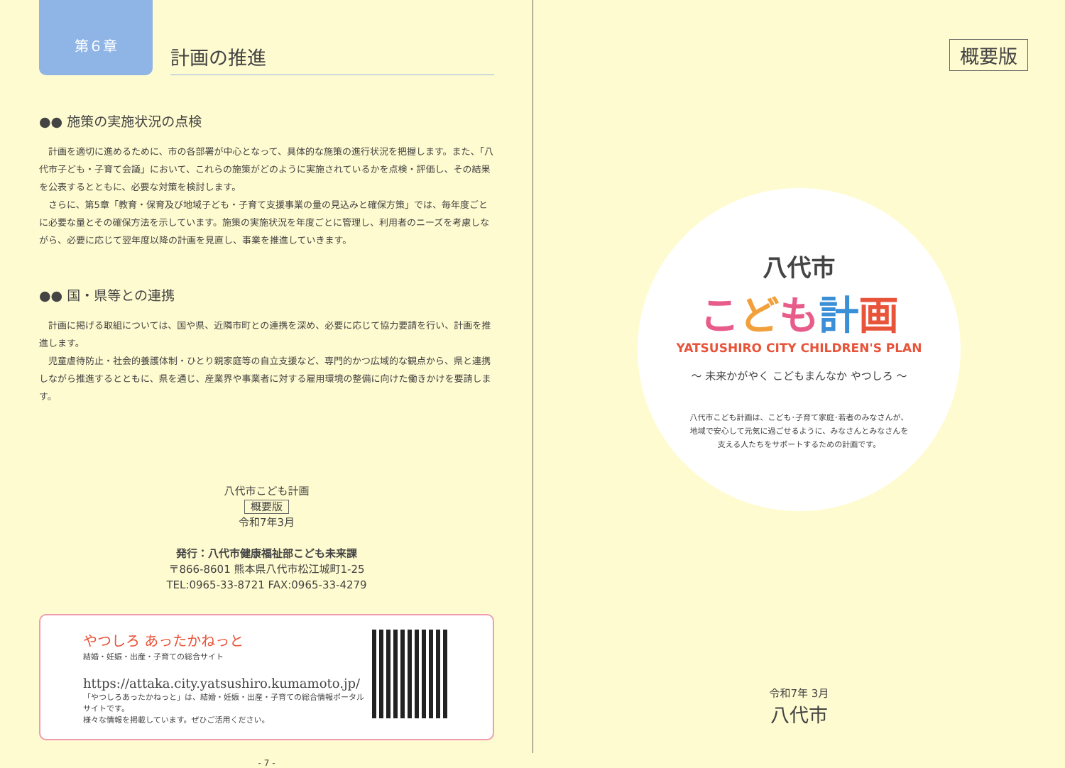第６章
計画の推進
●● 施策の実施状況の点検
計画を適切に進めるために、市の各部署が中心となって、具体的な施策の進行状況を把握します。また、「八代市子ども・子育て会議」において、これらの施策がどのように実施されているかを点検・評価し、その結果を公表するとともに、必要な対策を検討します。
さらに、第5章「教育・保育及び地域子ども・子育て支援事業の量の見込みと確保方策」では、毎年度ごとに必要な量とその確保方法を示しています。施策の実施状況を年度ごとに管理し、利用者のニーズを考慮しながら、必要に応じて翌年度以降の計画を見直し、事業を推進していきます。
●● 国・県等との連携
計画に掲げる取組については、国や県、近隣市町との連携を深め、必要に応じて協力要請を行い、計画を推進します。
児童虐待防止・社会的養護体制・ひとり親家庭等の自立支援など、専門的かつ広域的な観点から、県と連携しながら推進するとともに、県を通じ、産業界や事業者に対する雇用環境の整備に向けた働きかけを要請します。
八代市こども計画
概要版
令和7年3月
発行：八代市健康福祉部こども未来課
〒866-8601 熊本県八代市松江城町1-25
TEL:0965-33-8721 FAX:0965-33-4279
やつしろ あったかねっと
結婚・妊娠・出産・子育ての総合サイト
https://attaka.city.yatsushiro.kumamoto.jp/
「やつしろあったかねっと」は、結婚・妊娠・出産・子育ての総合情報ポータルサイトです。
様々な情報を掲載しています。ぜひご活用ください。
- 7 -
概要版
八代市
こども計画
YATSUSHIRO CITY CHILDREN'S PLAN
～ 未来かがやく こどもまんなか やつしろ ～
八代市こども計画は、こども･子育て家庭･若者のみなさんが、
地域で安心して元気に過ごせるように、みなさんとみなさんを
支える人たちをサポートするための計画です。
令和7年 3月
八代市